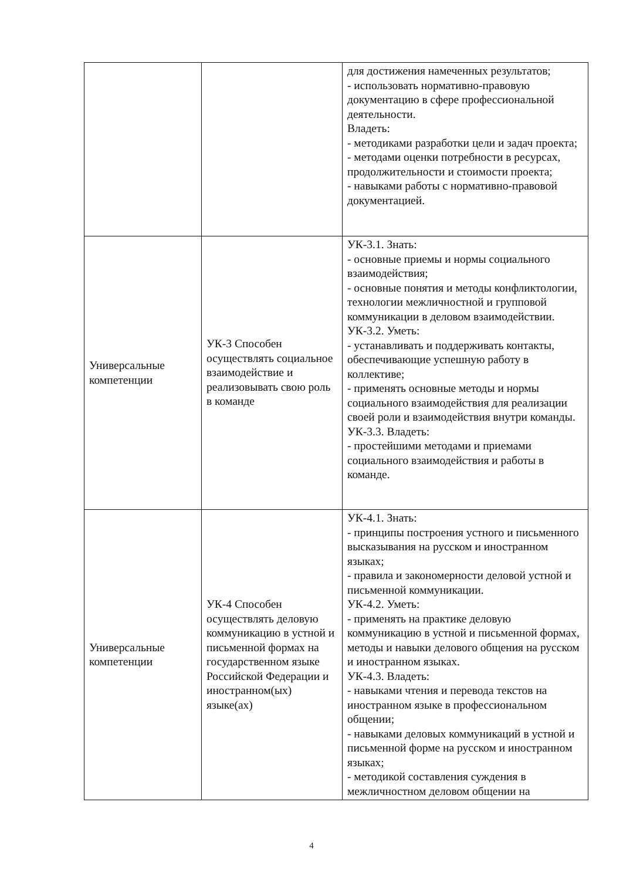| | | для достижения намеченных результатов; - использовать нормативно-правовую документацию в сфере профессиональной деятельности. Владеть: - методиками разработки цели и задач проекта; - методами оценки потребности в ресурсах, продолжительности и стоимости проекта; - навыками работы с нормативно-правовой документацией. |
| Универсальные компетенции | УК-3 Способен осуществлять социальное взаимодействие и реализовывать свою роль в команде | УК-3.1. Знать: - основные приемы и нормы социального взаимодействия; - основные понятия и методы конфликтологии, технологии межличностной и групповой коммуникации в деловом взаимодействии. УК-3.2. Уметь: - устанавливать и поддерживать контакты, обеспечивающие успешную работу в коллективе; - применять основные методы и нормы социального взаимодействия для реализации своей роли и взаимодействия внутри команды. УК-3.3. Владеть: - простейшими методами и приемами социального взаимодействия и работы в команде. |
| Универсальные компетенции | УК-4 Способен осуществлять деловую коммуникацию в устной и письменной формах на государственном языке Российской Федерации и иностранном(ых) языке(ах) | УК-4.1. Знать: - принципы построения устного и письменного высказывания на русском и иностранном языках; - правила и закономерности деловой устной и письменной коммуникации. УК-4.2. Уметь: - применять на практике деловую коммуникацию в устной и письменной формах, методы и навыки делового общения на русском и иностранном языках. УК-4.3. Владеть: - навыками чтения и перевода текстов на иностранном языке в профессиональном общении; - навыками деловых коммуникаций в устной и письменной форме на русском и иностранном языках; - методикой составления суждения в межличностном деловом общении на |
4